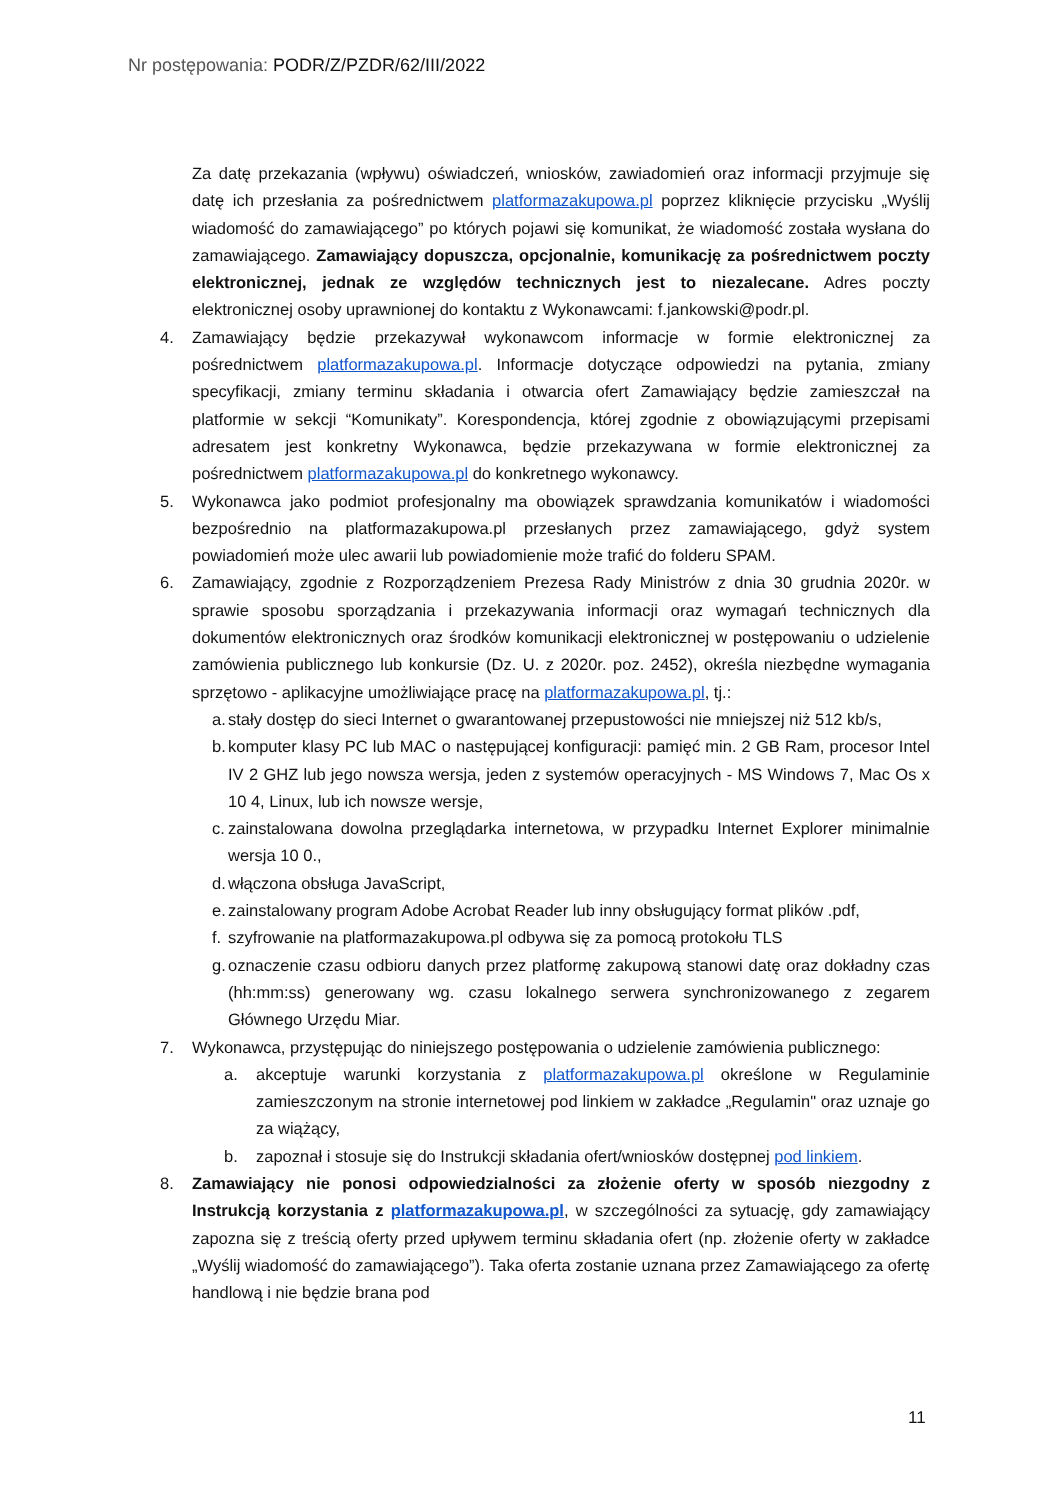Nr postępowania: PODR/Z/PZDR/62/III/2022
Za datę przekazania (wpływu) oświadczeń, wniosków, zawiadomień oraz informacji przyjmuje się datę ich przesłania za pośrednictwem platformazakupowa.pl poprzez kliknięcie przycisku „Wyślij wiadomość do zamawiającego” po których pojawi się komunikat, że wiadomość została wysłana do zamawiającego. Zamawiający dopuszcza, opcjonalnie, komunikację za pośrednictwem poczty elektronicznej, jednak ze względów technicznych jest to niezalecane. Adres poczty elektronicznej osoby uprawnionej do kontaktu z Wykonawcami: f.jankowski@podr.pl.
4. Zamawiający będzie przekazywał wykonawcom informacje w formie elektronicznej za pośrednictwem platformazakupowa.pl. Informacje dotyczące odpowiedzi na pytania, zmiany specyfikacji, zmiany terminu składania i otwarcia ofert Zamawiający będzie zamieszczał na platformie w sekcji “Komunikaty”. Korespondencja, której zgodnie z obowiązującymi przepisami adresatem jest konkretny Wykonawca, będzie przekazywana w formie elektronicznej za pośrednictwem platformazakupowa.pl do konkretnego wykonawcy.
5. Wykonawca jako podmiot profesjonalny ma obowiązek sprawdzania komunikatów i wiadomości bezpośrednio na platformazakupowa.pl przesłanych przez zamawiającego, gdyż system powiadomień może ulec awarii lub powiadomienie może trafić do folderu SPAM.
6. Zamawiający, zgodnie z Rozporządzeniem Prezesa Rady Ministrów z dnia 30 grudnia 2020r. w sprawie sposobu sporządzania i przekazywania informacji oraz wymagań technicznych dla dokumentów elektronicznych oraz środków komunikacji elektronicznej w postępowaniu o udzielenie zamówienia publicznego lub konkursie (Dz. U. z 2020r. poz. 2452), określa niezbędne wymagania sprzętowo - aplikacyjne umożliwiające pracę na platformazakupowa.pl, tj.:
a.
stały dostęp do sieci Internet o gwarantowanej przepustowości nie mniejszej niż 512 kb/s,
b.
komputer klasy PC lub MAC o następującej konfiguracji: pamięć min. 2 GB Ram, procesor Intel IV 2 GHZ lub jego nowsza wersja, jeden z systemów operacyjnych - MS Windows 7, Mac Os x 10 4, Linux, lub ich nowsze wersje,
c.
zainstalowana dowolna przeglądarka internetowa, w przypadku Internet Explorer minimalnie wersja 10 0.,
d.
włączona obsługa JavaScript,
e.
zainstalowany program Adobe Acrobat Reader lub inny obsługujący format plików .pdf,
f.
szyfrowanie na platformazakupowa.pl odbywa się za pomocą protokołu TLS
g.
oznaczenie czasu odbioru danych przez platformę zakupową stanowi datę oraz dokładny czas (hh:mm:ss) generowany wg. czasu lokalnego serwera synchronizowanego z zegarem Głównego Urzędu Miar.
7. Wykonawca, przystępując do niniejszego postępowania o udzielenie zamówienia publicznego:
a. akceptuje warunki korzystania z platformazakupowa.pl określone w Regulaminie zamieszczonym na stronie internetowej pod linkiem w zakładce „Regulamin" oraz uznaje go za wiążący,
b. zapoznał i stosuje się do Instrukcji składania ofert/wniosków dostępnej pod linkiem.
8. Zamawiający nie ponosi odpowiedzialności za złożenie oferty w sposób niezgodny z Instrukcją korzystania z platformazakupowa.pl, w szczególności za sytuację, gdy zamawiający zapozna się z treścią oferty przed upływem terminu składania ofert (np. złożenie oferty w zakładce „Wyślij wiadomość do zamawiającego”). Taka oferta zostanie uznana przez Zamawiającego za ofertę handlową i nie będzie brana pod
11